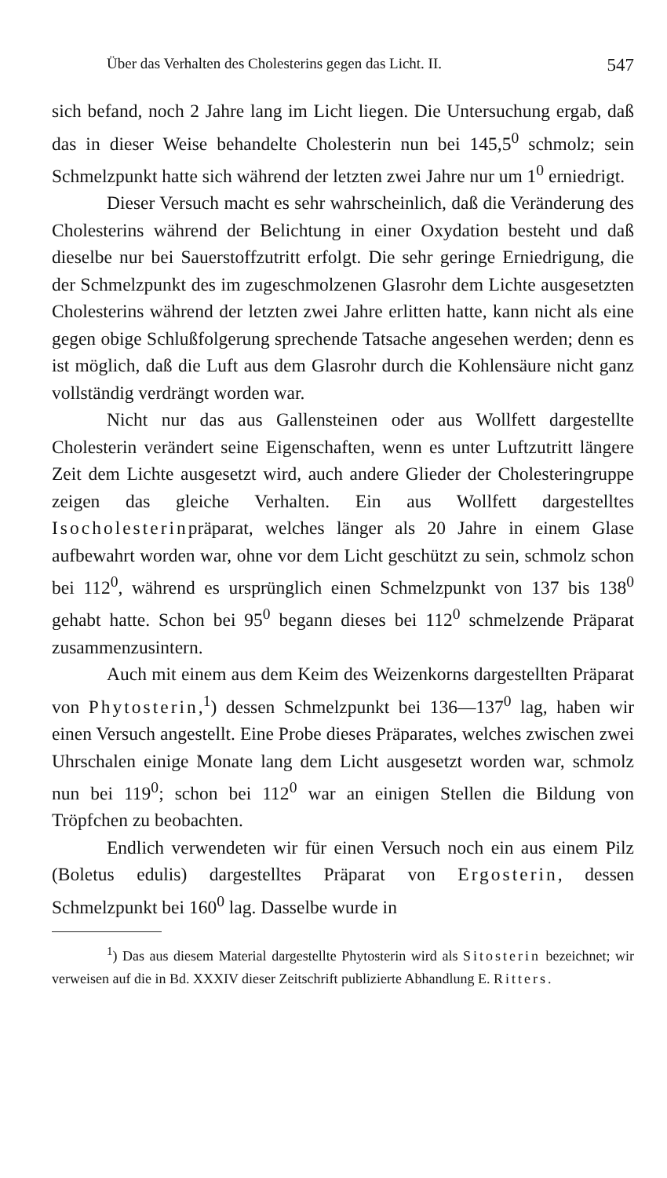Über das Verhalten des Cholesterins gegen das Licht. II. 547
sich befand, noch 2 Jahre lang im Licht liegen. Die Untersuchung ergab, daß das in dieser Weise behandelte Cholesterin nun bei 145,5<sup>0</sup> schmolz; sein Schmelzpunkt hatte sich während der letzten zwei Jahre nur um 1<sup>0</sup> erniedrigt.
Dieser Versuch macht es sehr wahrscheinlich, daß die Veränderung des Cholesterins während der Belichtung in einer Oxydation besteht und daß dieselbe nur bei Sauerstoffzutritt erfolgt. Die sehr geringe Erniedrigung, die der Schmelzpunkt des im zugeschmolzenen Glasrohr dem Lichte ausgesetzten Cholesterins während der letzten zwei Jahre erlitten hatte, kann nicht als eine gegen obige Schlußfolgerung sprechende Tatsache angesehen werden; denn es ist möglich, daß die Luft aus dem Glasrohr durch die Kohlensäure nicht ganz vollständig verdrängt worden war.
Nicht nur das aus Gallensteinen oder aus Wollfett dargestellte Cholesterin verändert seine Eigenschaften, wenn es unter Luftzutritt längere Zeit dem Lichte ausgesetzt wird, auch andere Glieder der Cholesteringruppe zeigen das gleiche Verhalten. Ein aus Wollfett dargestelltes Isocholesterinpräparat, welches länger als 20 Jahre in einem Glase aufbewahrt worden war, ohne vor dem Licht geschützt zu sein, schmolz schon bei 112<sup>0</sup>, während es ursprünglich einen Schmelzpunkt von 137 bis 138<sup>0</sup> gehabt hatte. Schon bei 95<sup>0</sup> begann dieses bei 112<sup>0</sup> schmelzende Präparat zusammenzusintern.
Auch mit einem aus dem Keim des Weizenkorns dargestellten Präparat von Phytosterin,<sup>1</sup>) dessen Schmelzpunkt bei 136—137<sup>0</sup> lag, haben wir einen Versuch angestellt. Eine Probe dieses Präparates, welches zwischen zwei Uhrschalen einige Monate lang dem Licht ausgesetzt worden war, schmolz nun bei 119<sup>0</sup>; schon bei 112<sup>0</sup> war an einigen Stellen die Bildung von Tröpfchen zu beobachten.
Endlich verwendeten wir für einen Versuch noch ein aus einem Pilz (Boletus edulis) dargestelltes Präparat von Ergosterin, dessen Schmelzpunkt bei 160<sup>0</sup> lag. Dasselbe wurde in
<sup>1</sup>) Das aus diesem Material dargestellte Phytosterin wird als Sitosterin bezeichnet; wir verweisen auf die in Bd. XXXIV dieser Zeitschrift publizierte Abhandlung E. Ritters.